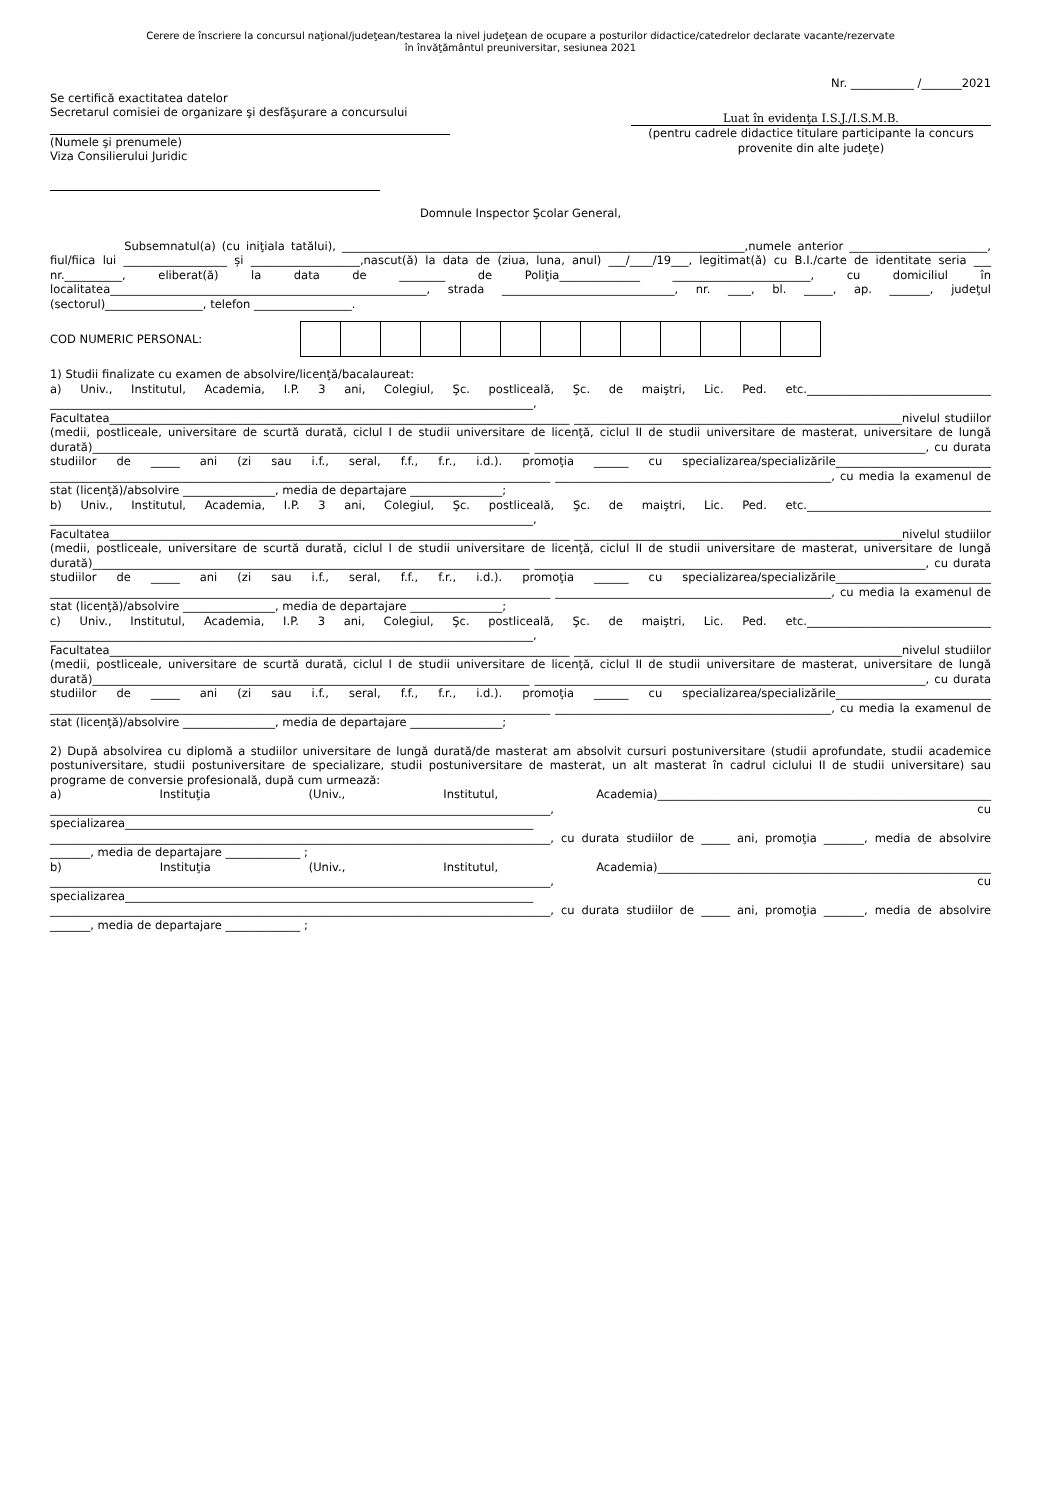Cerere de înscriere la concursul naţional/judeţean/testarea la nivel judeţean de ocupare a posturilor didactice/catedrelor declarate vacante/rezervate
în învăţământul preuniversitar, sesiunea 2021
Nr. ___________ /_______2021
Se certifică exactitatea datelor
Secretarul comisiei de organizare şi desfăşurare a concursului
(Numele şi prenumele)
Viza Consilierului Juridic
Luat în evidenţa I.S.J./I.S.M.B.
(pentru cadrele didactice titulare participante la concurs provenite din alte judeţe)
Domnule Inspector Şcolar General,
Subsemnatul(a) (cu iniţiala tatălui), ______________________________________________________________________,numele anterior ________________________, fiul/fiica lui __________________ și ___________________,nascut(ă) la data de (ziua, luna, anul) ___/____/19___, legitimat(ă) cu B.I./carte de identitate seria ___ nr.__________, eliberat(ă) la data de ________ de Poliţia______________ ________________________, cu domiciliul în localitatea_______________________________________________________, strada ______________________________, nr. ____, bl. _____, ap. _______, judeţul (sectorul)_________________, telefon _________________.
COD NUMERIC PERSONAL:
1) Studii finalizate cu examen de absolvire/licenţă/bacalaureat:
a) Univ., Institutul, Academia, I.P. 3 ani, Colegiul, Şc. postliceală, Şc. de maiştri, Lic. Ped. etc.________________________________ ____________________________________________________________________________________, Facultatea________________________________________________________________________________ _________________________________________________________nivelul studiilor (medii, postliceale, universitare de scurtă durată, ciclul I de studii universitare de licenţă, ciclul II de studii universitare de masterat, universitare de lungă durată)____________________________________________________________________________ ____________________________________________________________________, cu durata studiilor de _____ ani (zi sau i.f., seral, f.f., f.r., i.d.). promoţia ______ cu specializarea/specializările___________________________ _______________________________________________________________________________________ ________________________________________________, cu media la examenul de stat (licenţă)/absolvire ________________, media de departajare ________________;
b) Univ., Institutul, Academia, I.P. 3 ani, Colegiul, Şc. postliceală, Şc. de maiştri, Lic. Ped. etc.________________________________ ____________________________________________________________________________________, Facultatea________________________________________________________________________________ _________________________________________________________nivelul studiilor (medii, postliceale, universitare de scurtă durată, ciclul I de studii universitare de licenţă, ciclul II de studii universitare de masterat, universitare de lungă durată)____________________________________________________________________________ ____________________________________________________________________, cu durata studiilor de _____ ani (zi sau i.f., seral, f.f., f.r., i.d.). promoţia ______ cu specializarea/specializările___________________________ _______________________________________________________________________________________ ________________________________________________, cu media la examenul de stat (licenţă)/absolvire ________________, media de departajare ________________;
c) Univ., Institutul, Academia, I.P. 3 ani, Colegiul, Şc. postliceală, Şc. de maiştri, Lic. Ped. etc.________________________________ ____________________________________________________________________________________, Facultatea________________________________________________________________________________ _________________________________________________________nivelul studiilor (medii, postliceale, universitare de scurtă durată, ciclul I de studii universitare de licenţă, ciclul II de studii universitare de masterat, universitare de lungă durată)____________________________________________________________________________ ____________________________________________________________________, cu durata studiilor de _____ ani (zi sau i.f., seral, f.f., f.r., i.d.). promoţia ______ cu specializarea/specializările___________________________ _______________________________________________________________________________________ ________________________________________________, cu media la examenul de stat (licenţă)/absolvire ________________, media de departajare ________________;
2) După absolvirea cu diplomă a studiilor universitare de lungă durată/de masterat am absolvit cursuri postuniversitare (studii aprofundate, studii academice postuniversitare, studii postuniversitare de specializare, studii postuniversitare de masterat, un alt masterat în cadrul ciclului II de studii universitare) sau programe de conversie profesională, după cum urmează:
a) Instituţia (Univ., Institutul, Academia)__________________________________________________________ _______________________________________________________________________________________, cu specializarea_______________________________________________________________________ _______________________________________________________________________________________, cu durata studiilor de _____ ani, promoţia _______, media de absolvire _______, media de departajare _____________ ;
b) Instituţia (Univ., Institutul, Academia)__________________________________________________________ _______________________________________________________________________________________, cu specializarea_______________________________________________________________________ _______________________________________________________________________________________, cu durata studiilor de _____ ani, promoţia _______, media de absolvire _______, media de departajare _____________ ;